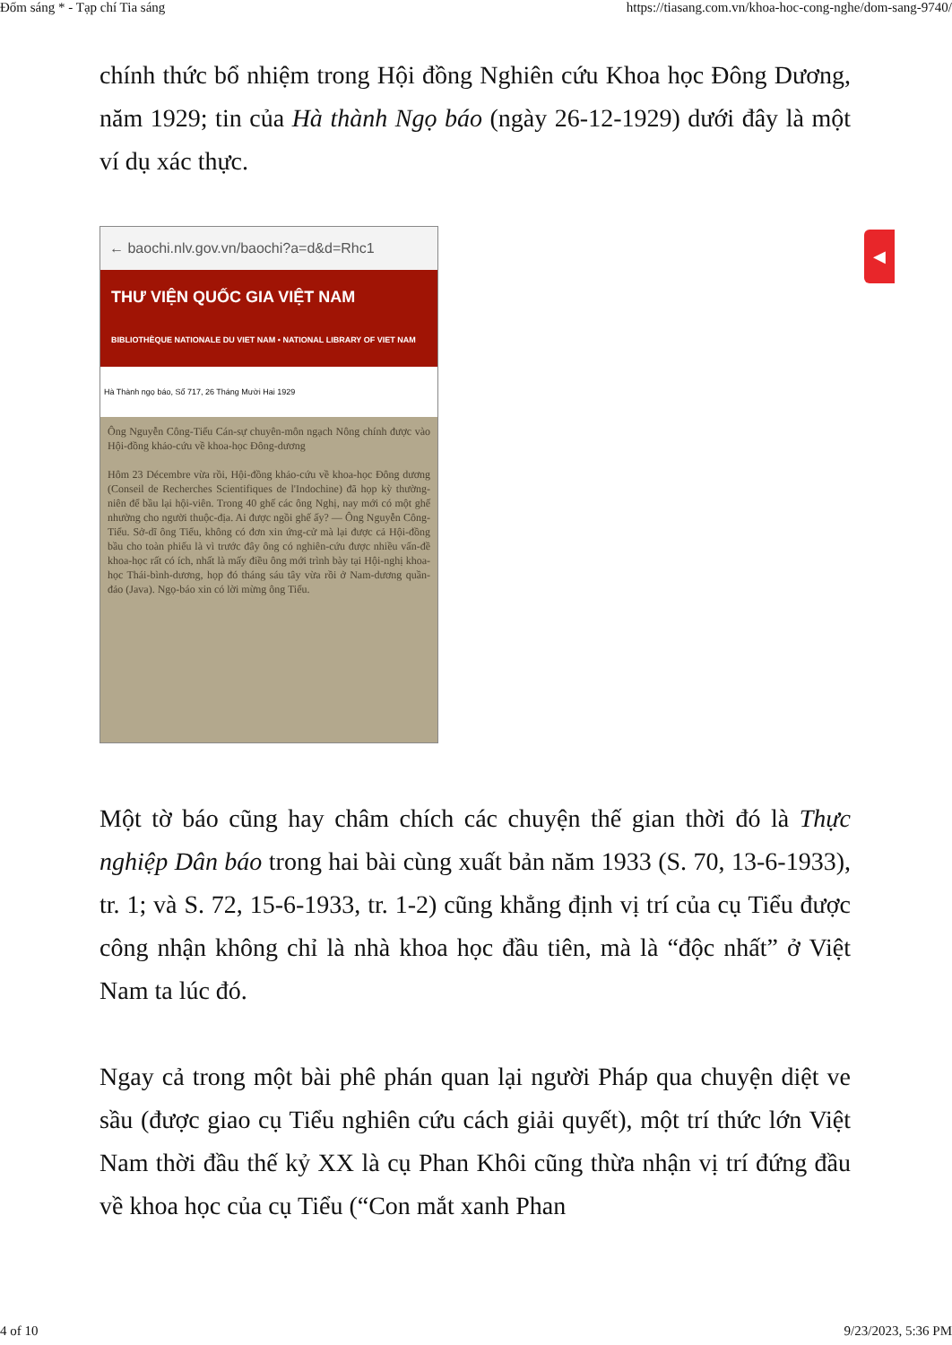Đốm sáng * - Tạp chí Tia sáng https://tiasang.com.vn/khoa-hoc-cong-nghe/dom-sang-9740/
chính thức bổ nhiệm trong Hội đồng Nghiên cứu Khoa học Đông Dương, năm 1929; tin của Hà thành Ngọ báo (ngày 26-12-1929) dưới đây là một ví dụ xác thực.
← baochi.nlv.gov.vn/baochi?a=d&d=Rhc1
THƯ VIỆN QUỐC GIA VIỆT NAM
BIBLIOTHÈQUE NATIONALE DU VIET NAM • NATIONAL LIBRARY OF VIET NAM
Hà Thành ngọ báo, Số 717, 26 Tháng Mười Hai 1929
Ông Nguyễn Công-Tiểu Cán-sự chuyên-môn ngạch Nông chính được vào Hội-đồng khảo-cứu về khoa-học Đông-dương
Hôm 23 Décembre vừa rồi, Hội-đồng khảo-cứu về khoa-học Đông dương (Conseil de Recherches Scientifiques de l'Indochine) đã họp kỳ thường-niên để bầu lại hội-viên. Trong 40 ghế các ông Nghị, nay mới có một ghế nhường cho người thuộc-địa. Ai được ngồi ghế ấy? — Ông Nguyễn Công-Tiểu. Sở-dĩ ông Tiểu, không có đơn xin ứng-cử mà lại được cả Hội-đồng bầu cho toàn phiếu là vì trước đây ông có nghiên-cứu được nhiều vấn-đề khoa-học rất có ích, nhất là mấy điều ông mới trình bày tại Hội-nghị khoa-học Thái-bình-dương, họp đó tháng sáu tây vừa rồi ở Nam-dương quần-đảo (Java). Ngọ-báo xin có lời mừng ông Tiểu.
Một tờ báo cũng hay châm chích các chuyện thế gian thời đó là Thực nghiệp Dân báo trong hai bài cùng xuất bản năm 1933 (S. 70, 13-6-1933), tr. 1; và S. 72, 15-6-1933, tr. 1-2) cũng khẳng định vị trí của cụ Tiểu được công nhận không chỉ là nhà khoa học đầu tiên, mà là “độc nhất” ở Việt Nam ta lúc đó.
Ngay cả trong một bài phê phán quan lại người Pháp qua chuyện diệt ve sầu (được giao cụ Tiểu nghiên cứu cách giải quyết), một trí thức lớn Việt Nam thời đầu thế kỷ XX là cụ Phan Khôi cũng thừa nhận vị trí đứng đầu về khoa học của cụ Tiểu (“Con mắt xanh Phan
◀
4 of 10 9/23/2023, 5:36 PM